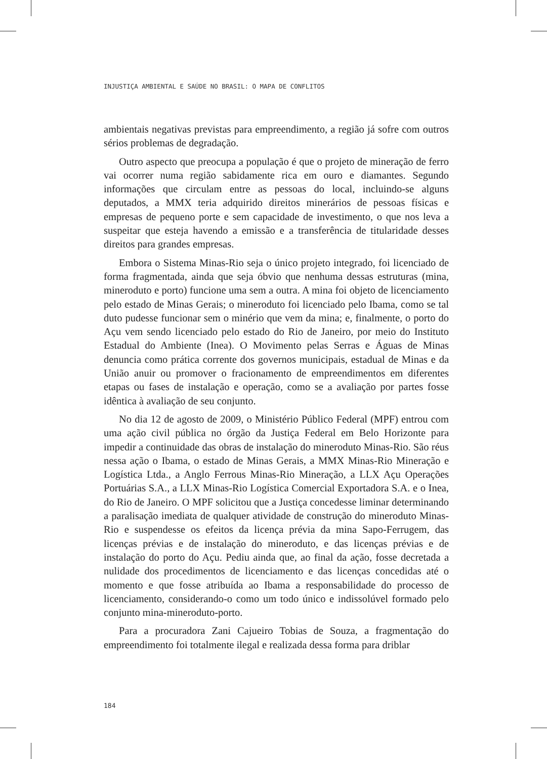INJUSTIÇA AMBIENTAL E SAÚDE NO BRASIL: O MAPA DE CONFLITOS
ambientais negativas previstas para empreendimento, a região já sofre com outros sérios problemas de degradação.
Outro aspecto que preocupa a população é que o projeto de mineração de ferro vai ocorrer numa região sabidamente rica em ouro e diamantes. Segundo informações que circulam entre as pessoas do local, incluindo-se alguns deputados, a MMX teria adquirido direitos minerários de pessoas físicas e empresas de pequeno porte e sem capacidade de investimento, o que nos leva a suspeitar que esteja havendo a emissão e a transferência de titularidade desses direitos para grandes empresas.
Embora o Sistema Minas-Rio seja o único projeto integrado, foi licenciado de forma fragmentada, ainda que seja óbvio que nenhuma dessas estruturas (mina, mineroduto e porto) funcione uma sem a outra. A mina foi objeto de licenciamento pelo estado de Minas Gerais; o mineroduto foi licenciado pelo Ibama, como se tal duto pudesse funcionar sem o minério que vem da mina; e, finalmente, o porto do Açu vem sendo licenciado pelo estado do Rio de Janeiro, por meio do Instituto Estadual do Ambiente (Inea). O Movimento pelas Serras e Águas de Minas denuncia como prática corrente dos governos municipais, estadual de Minas e da União anuir ou promover o fracionamento de empreendimentos em diferentes etapas ou fases de instalação e operação, como se a avaliação por partes fosse idêntica à avaliação de seu conjunto.
No dia 12 de agosto de 2009, o Ministério Público Federal (MPF) entrou com uma ação civil pública no órgão da Justiça Federal em Belo Horizonte para impedir a continuidade das obras de instalação do mineroduto Minas-Rio. São réus nessa ação o Ibama, o estado de Minas Gerais, a MMX Minas-Rio Mineração e Logística Ltda., a Anglo Ferrous Minas-Rio Mineração, a LLX Açu Operações Portuárias S.A., a LLX Minas-Rio Logística Comercial Exportadora S.A. e o Inea, do Rio de Janeiro. O MPF solicitou que a Justiça concedesse liminar determinando a paralisação imediata de qualquer atividade de construção do mineroduto Minas-Rio e suspendesse os efeitos da licença prévia da mina Sapo-Ferrugem, das licenças prévias e de instalação do mineroduto, e das licenças prévias e de instalação do porto do Açu. Pediu ainda que, ao final da ação, fosse decretada a nulidade dos procedimentos de licenciamento e das licenças concedidas até o momento e que fosse atribuída ao Ibama a responsabilidade do processo de licenciamento, considerando-o como um todo único e indissolúvel formado pelo conjunto mina-mineroduto-porto.
Para a procuradora Zani Cajueiro Tobias de Souza, a fragmentação do empreendimento foi totalmente ilegal e realizada dessa forma para driblar
184